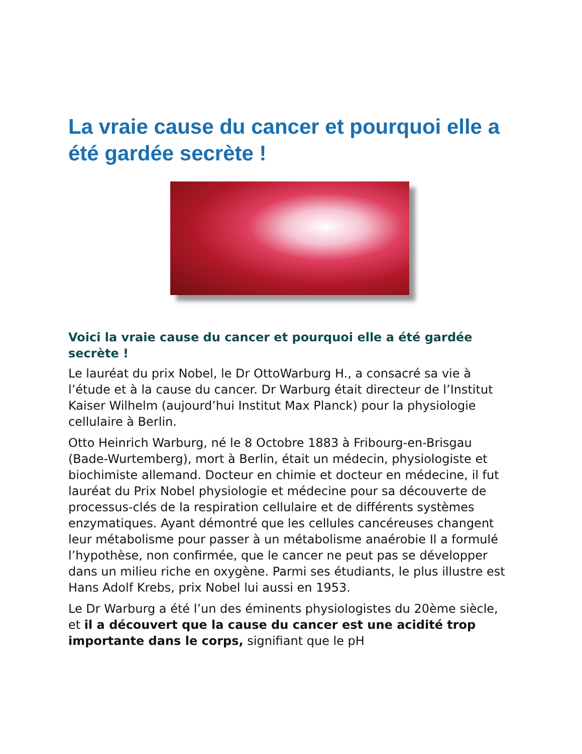La vraie cause du cancer et pourquoi elle a été gardée secrète !
Voici la vraie cause du cancer et pourquoi elle a été gardée secrète !
Le lauréat du prix Nobel, le Dr OttoWarburg H., a consacré sa vie à l’étude et à la cause du cancer. Dr Warburg était directeur de l’Institut Kaiser Wilhelm (aujourd’hui Institut Max Planck) pour la physiologie cellulaire à Berlin.
Otto Heinrich Warburg, né le 8 Octobre 1883 à Fribourg-en-Brisgau (Bade-Wurtemberg), mort à Berlin, était un médecin, physiologiste et biochimiste allemand. Docteur en chimie et docteur en médecine, il fut lauréat du Prix Nobel physiologie et médecine pour sa découverte de processus-clés de la respiration cellulaire et de différents systèmes enzymatiques. Ayant démontré que les cellules cancéreuses changent leur métabolisme pour passer à un métabolisme anaérobie Il a formulé l’hypothèse, non confirmée, que le cancer ne peut pas se développer dans un milieu riche en oxygène. Parmi ses étudiants, le plus illustre est Hans Adolf Krebs, prix Nobel lui aussi en 1953.
Le Dr Warburg a été l’un des éminents physiologistes du 20ème siècle, et il a découvert que la cause du cancer est une acidité trop importante dans le corps, signifiant que le pH